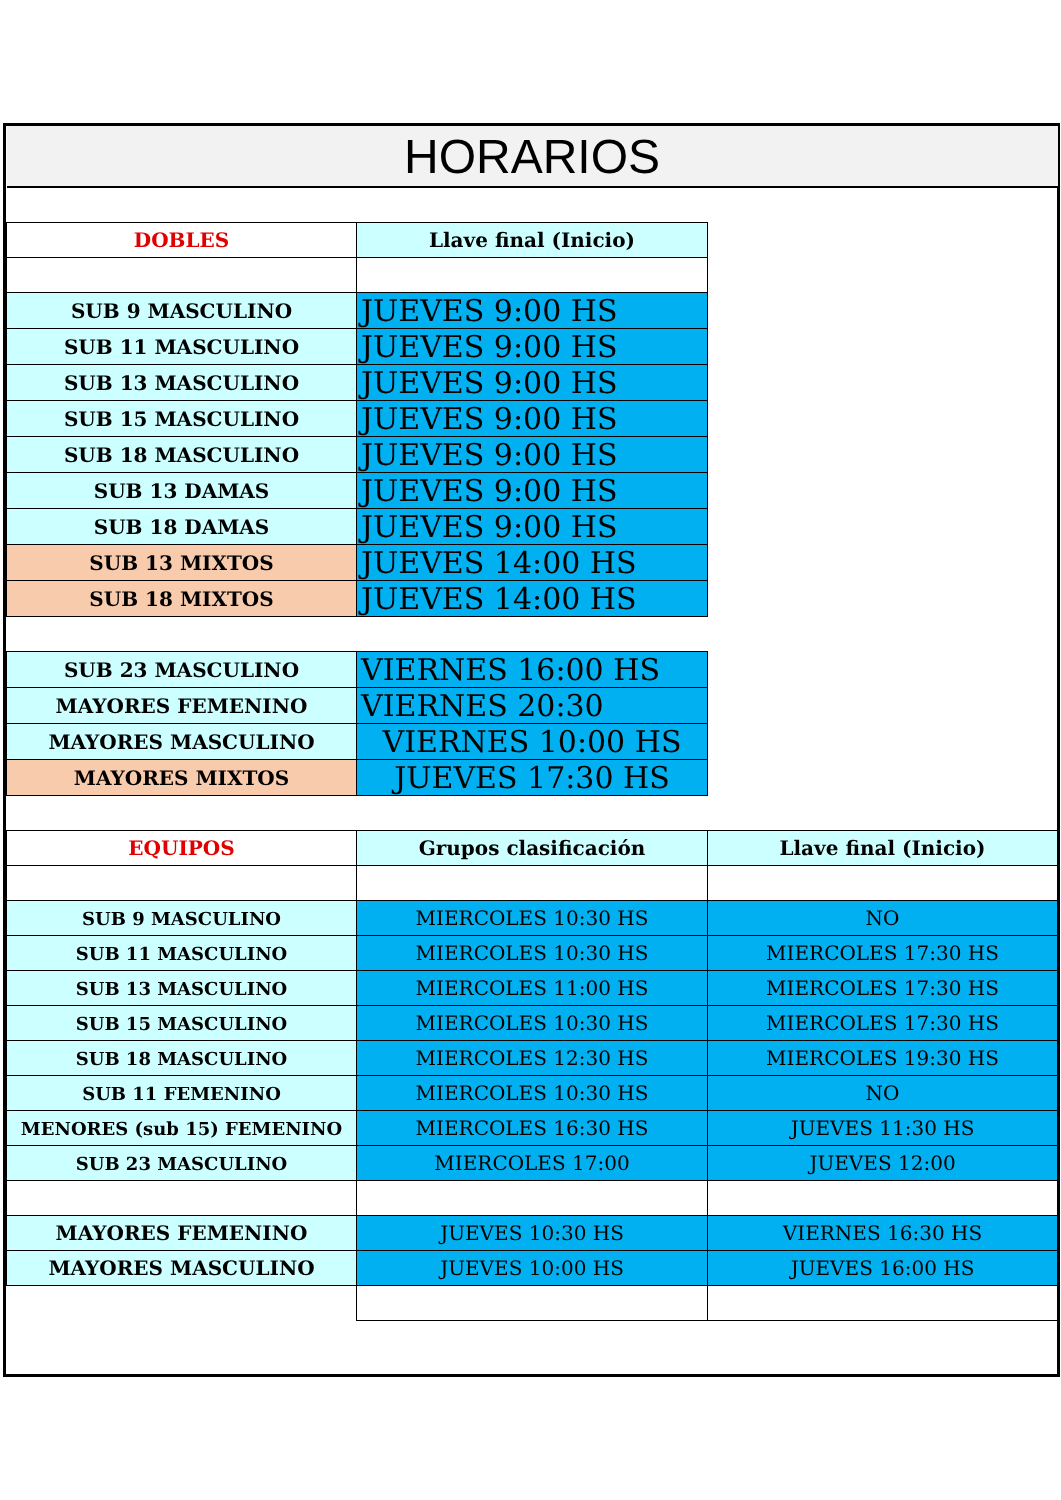| HORARIOS | | |
| --- | --- | --- |
| DOBLES | Llave final (Inicio) | |
| SUB 9 MASCULINO | JUEVES 9:00 HS | |
| SUB 11 MASCULINO | JUEVES 9:00 HS | |
| SUB 13 MASCULINO | JUEVES 9:00 HS | |
| SUB 15 MASCULINO | JUEVES 9:00 HS | |
| SUB 18 MASCULINO | JUEVES 9:00 HS | |
| SUB 13 DAMAS | JUEVES 9:00 HS | |
| SUB 18 DAMAS | JUEVES 9:00 HS | |
| SUB 13 MIXTOS | JUEVES 14:00 HS | |
| SUB 18 MIXTOS | JUEVES 14:00 HS | |
| SUB 23 MASCULINO | VIERNES 16:00 HS | |
| MAYORES FEMENINO | VIERNES 20:30 | |
| MAYORES MASCULINO | VIERNES 10:00 HS | |
| MAYORES MIXTOS | JUEVES 17:30 HS | |
| EQUIPOS | Grupos clasificación | Llave final (Inicio) |
| SUB 9 MASCULINO | MIERCOLES 10:30 HS | NO |
| SUB 11 MASCULINO | MIERCOLES 10:30 HS | MIERCOLES 17:30 HS |
| SUB 13 MASCULINO | MIERCOLES 11:00 HS | MIERCOLES 17:30 HS |
| SUB 15 MASCULINO | MIERCOLES 10:30 HS | MIERCOLES 17:30 HS |
| SUB 18 MASCULINO | MIERCOLES 12:30 HS | MIERCOLES 19:30 HS |
| SUB 11 FEMENINO | MIERCOLES 10:30 HS | NO |
| MENORES (sub 15) FEMENINO | MIERCOLES 16:30 HS | JUEVES 11:30 HS |
| SUB 23 MASCULINO | MIERCOLES 17:00 | JUEVES 12:00 |
| MAYORES FEMENINO | JUEVES 10:30 HS | VIERNES 16:30 HS |
| MAYORES MASCULINO | JUEVES 10:00 HS | JUEVES 16:00 HS |